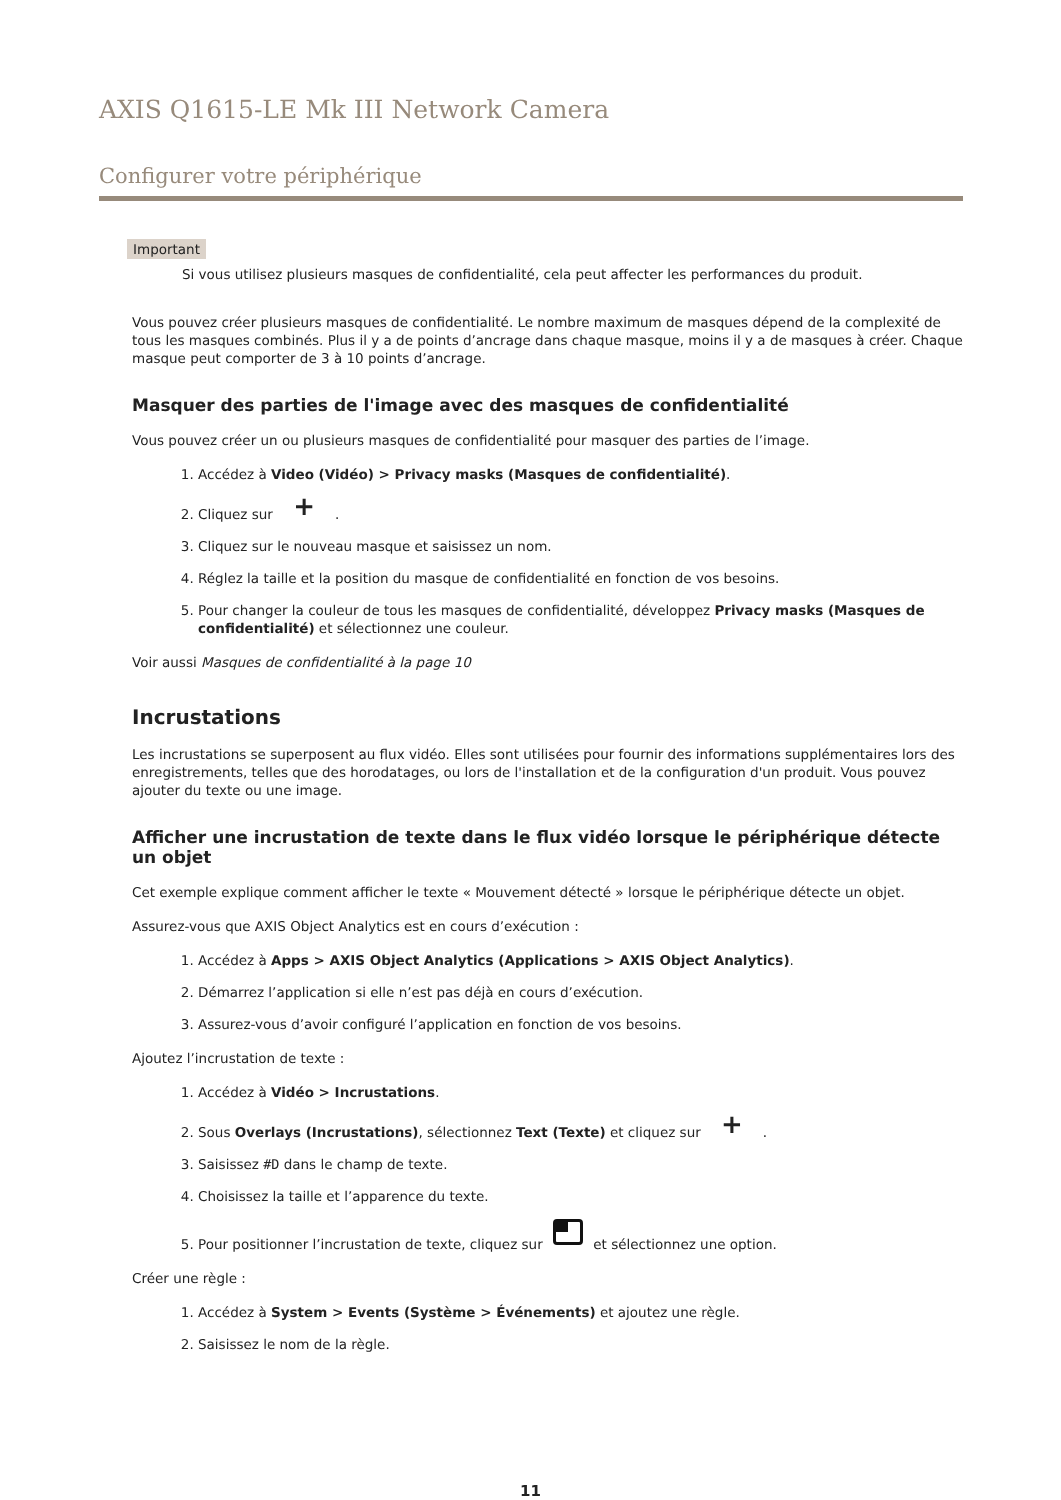AXIS Q1615-LE Mk III Network Camera
Configurer votre périphérique
Important
Si vous utilisez plusieurs masques de confidentialité, cela peut affecter les performances du produit.
Vous pouvez créer plusieurs masques de confidentialité. Le nombre maximum de masques dépend de la complexité de tous les masques combinés. Plus il y a de points d’ancrage dans chaque masque, moins il y a de masques à créer. Chaque masque peut comporter de 3 à 10 points d’ancrage.
Masquer des parties de l'image avec des masques de confidentialité
Vous pouvez créer un ou plusieurs masques de confidentialité pour masquer des parties de l’image.
1. Accédez à Video (Vidéo) > Privacy masks (Masques de confidentialité).
2. Cliquez sur +.
3. Cliquez sur le nouveau masque et saisissez un nom.
4. Réglez la taille et la position du masque de confidentialité en fonction de vos besoins.
5. Pour changer la couleur de tous les masques de confidentialité, développez Privacy masks (Masques de confidentialité) et sélectionnez une couleur.
Voir aussi Masques de confidentialité à la page 10
Incrustations
Les incrustations se superposent au flux vidéo. Elles sont utilisées pour fournir des informations supplémentaires lors des enregistrements, telles que des horodatages, ou lors de l'installation et de la configuration d'un produit. Vous pouvez ajouter du texte ou une image.
Afficher une incrustation de texte dans le flux vidéo lorsque le périphérique détecte un objet
Cet exemple explique comment afficher le texte « Mouvement détecté » lorsque le périphérique détecte un objet.
Assurez-vous que AXIS Object Analytics est en cours d’exécution :
1. Accédez à Apps > AXIS Object Analytics (Applications > AXIS Object Analytics).
2. Démarrez l’application si elle n’est pas déjà en cours d’exécution.
3. Assurez-vous d’avoir configuré l’application en fonction de vos besoins.
Ajoutez l’incrustation de texte :
1. Accédez à Vidéo > Incrustations.
2. Sous Overlays (Incrustations), sélectionnez Text (Texte) et cliquez sur +.
3. Saisissez #D dans le champ de texte.
4. Choisissez la taille et l’apparence du texte.
5. Pour positionner l’incrustation de texte, cliquez sur et sélectionnez une option.
Créer une règle :
1. Accédez à System > Events (Système > Événements) et ajoutez une règle.
2. Saisissez le nom de la règle.
11